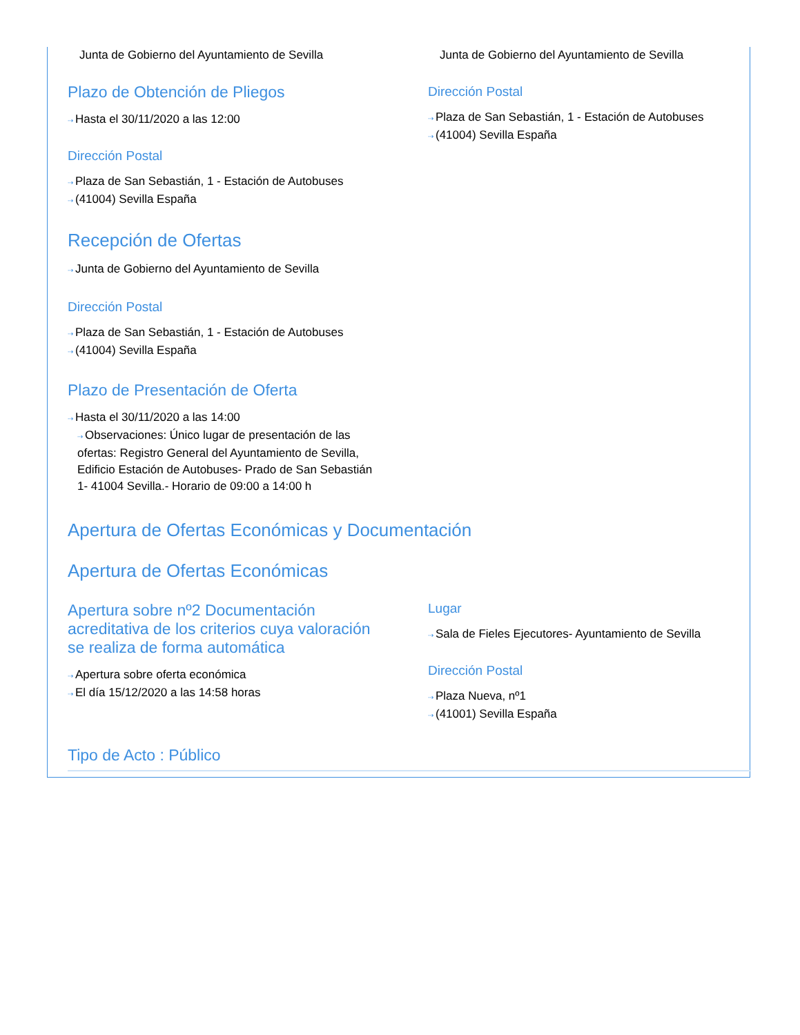Junta de Gobierno del Ayuntamiento de Sevilla
Plazo de Obtención de Pliegos
⇢ Hasta el 30/11/2020 a las 12:00
Dirección Postal
⇢ Plaza de San Sebastián, 1 - Estación de Autobuses
⇢ (41004) Sevilla España
Junta de Gobierno del Ayuntamiento de Sevilla
Dirección Postal
⇢ Plaza de San Sebastián, 1 - Estación de Autobuses
⇢ (41004) Sevilla España
Recepción de Ofertas
⇢ Junta de Gobierno del Ayuntamiento de Sevilla
Dirección Postal
⇢ Plaza de San Sebastián, 1 - Estación de Autobuses
⇢ (41004) Sevilla España
Plazo de Presentación de Oferta
⇢ Hasta el 30/11/2020 a las 14:00
⇢ Observaciones: Único lugar de presentación de las ofertas: Registro General del Ayuntamiento de Sevilla, Edificio Estación de Autobuses- Prado de San Sebastián 1- 41004 Sevilla.- Horario de 09:00 a 14:00 h
Apertura de Ofertas Económicas y Documentación
Apertura de Ofertas Económicas
Apertura sobre nº2 Documentación acreditativa de los criterios cuya valoración se realiza de forma automática
⇢ Apertura sobre oferta económica
⇢ El día 15/12/2020 a las 14:58 horas
Lugar
⇢ Sala de Fieles Ejecutores- Ayuntamiento de Sevilla
Dirección Postal
⇢ Plaza Nueva, nº1
⇢ (41001) Sevilla España
Tipo de Acto : Público